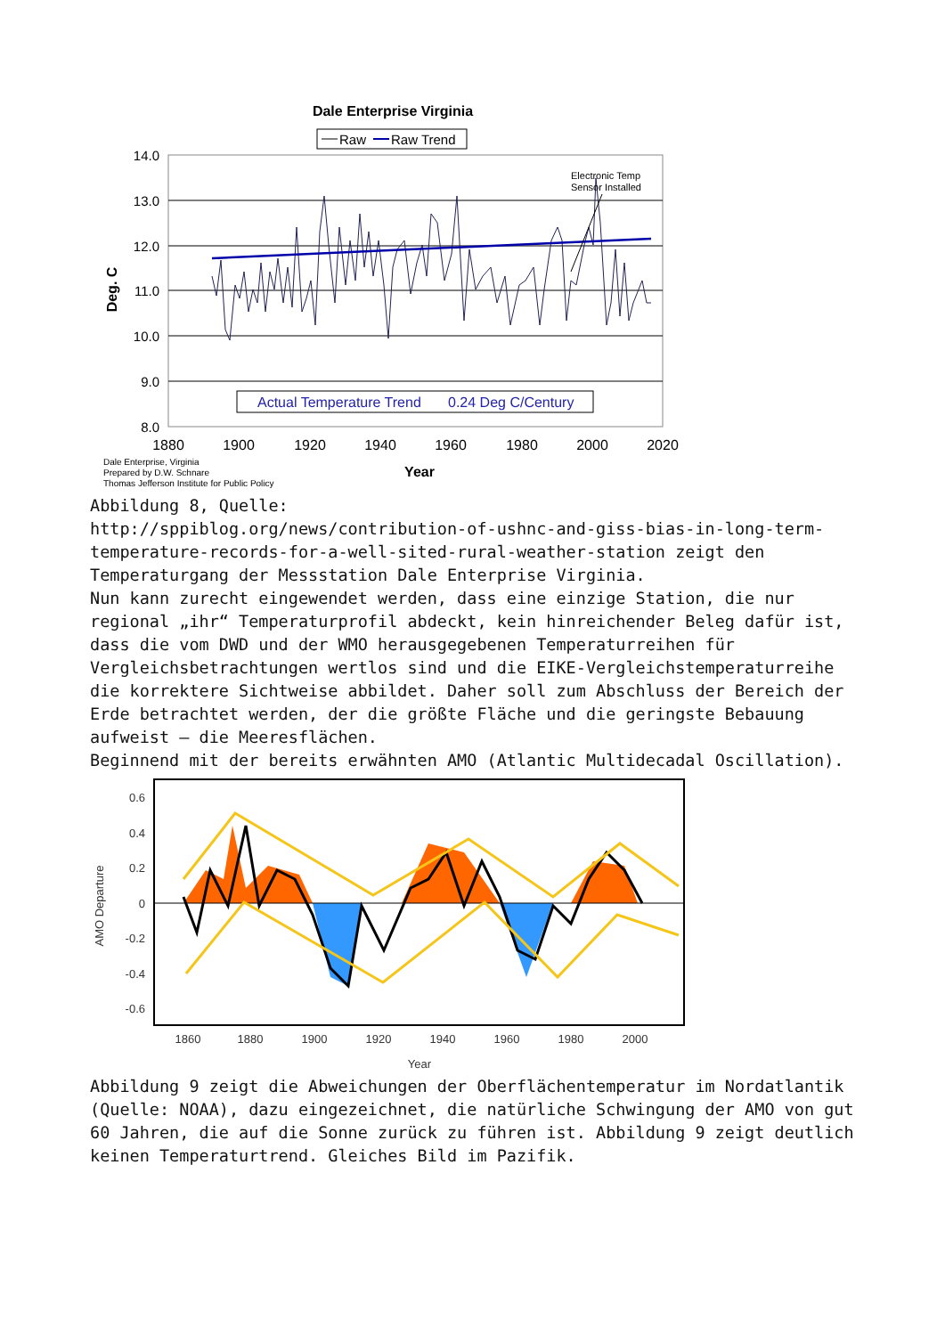Dale Enterprise Virginia
Raw
Raw Trend
14.0
13.0
12.0
11.0
10.0
9.0
8.0
Electronic Temp
Sensor Installed
Actual Temperature Trend
0.24 Deg C/Century
1880
1900
1920
1940
1960
1980
2000
2020
Deg. C
Year
Dale Enterprise, Virginia
Prepared by D.W. Schnare
Thomas Jefferson Institute for Public Policy
Abbildung 8, Quelle:
http://sppiblog.org/news/contribution-of-ushnc-and-giss-bias-in-long-term-temperature-records-for-a-well-sited-rural-weather-station zeigt den Temperaturgang der Messstation Dale Enterprise Virginia.
Nun kann zurecht eingewendet werden, dass eine einzige Station, die nur regional „ihr“ Temperaturprofil abdeckt, kein hinreichender Beleg dafür ist, dass die vom DWD und der WMO herausgegebenen Temperaturreihen für Vergleichsbetrachtungen wertlos sind und die EIKE-Vergleichstemperaturreihe die korrektere Sichtweise abbildet. Daher soll zum Abschluss der Bereich der Erde betrachtet werden, der die größte Fläche und die geringste Bebauung aufweist – die Meeresflächen.
Beginnend mit der bereits erwähnten AMO (Atlantic Multidecadal Oscillation).
0.6
0.4
0.2
0
-0.2
-0.4
-0.6
1860
1880
1900
1920
1940
1960
1980
2000
Year
AMO Departure
Abbildung 9 zeigt die Abweichungen der Oberflächentemperatur im Nordatlantik (Quelle: NOAA), dazu eingezeichnet, die natürliche Schwingung der AMO von gut 60 Jahren, die auf die Sonne zurück zu führen ist. Abbildung 9 zeigt deutlich keinen Temperaturtrend. Gleiches Bild im Pazifik.